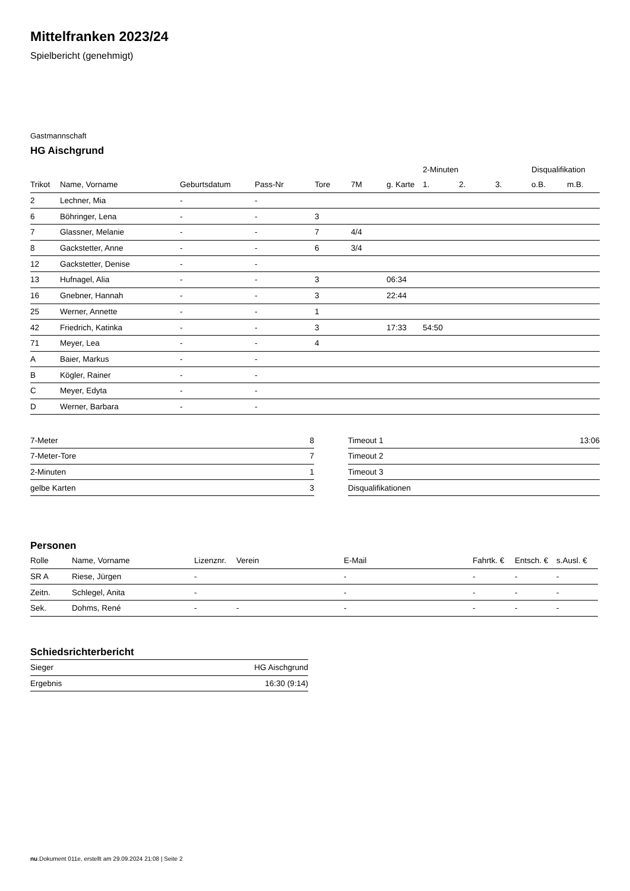Mittelfranken 2023/24
Spielbericht (genehmigt)
Gastmannschaft
HG Aischgrund
| | | | | | | | 2-Minuten | | | Disqualifikation | |
| Trikot | Name, Vorname | Geburtsdatum | Pass-Nr | Tore | 7M | g. Karte | 1. | 2. | 3. | o.B. | m.B. |
| 2 | Lechner, Mia | - | - | | | | | | | | |
| 6 | Böhringer, Lena | - | - | 3 | | | | | | | |
| 7 | Glassner, Melanie | - | - | 7 | 4/4 | | | | | | |
| 8 | Gackstetter, Anne | - | - | 6 | 3/4 | | | | | | |
| 12 | Gackstetter, Denise | - | - | | | | | | | | |
| 13 | Hufnagel, Alia | - | - | 3 | | 06:34 | | | | | |
| 16 | Gnebner, Hannah | - | - | 3 | | 22:44 | | | | | |
| 25 | Werner, Annette | - | - | 1 | | | | | | | |
| 42 | Friedrich, Katinka | - | - | 3 | | 17:33 | 54:50 | | | | |
| 71 | Meyer, Lea | - | - | 4 | | | | | | | |
| A | Baier, Markus | - | - | | | | | | | | |
| B | Kögler, Rainer | - | - | | | | | | | | |
| C | Meyer, Edyta | - | - | | | | | | | | |
| D | Werner, Barbara | - | - | | | | | | | | |
| 7-Meter | 8 |
| 7-Meter-Tore | 7 |
| 2-Minuten | 1 |
| gelbe Karten | 3 |
| Timeout 1 | 13:06 |
| Timeout 2 | |
| Timeout 3 | |
| Disqualifikationen | |
Personen
| Rolle | Name, Vorname | Lizenznr. | Verein | E-Mail | Fahrtk. € | Entsch. € | s.Ausl. € |
| --- | --- | --- | --- | --- | --- | --- | --- |
| SR A | Riese, Jürgen | - | | - | - | - | - |
| Zeitn. | Schlegel, Anita | - | | - | - | - | - |
| Sek. | Dohms, René | - | - | - | - | - | - |
Schiedsrichterbericht
| Sieger | HG Aischgrund |
| Ergebnis | 16:30 (9:14) |
nu.Dokument 011e, erstellt am 29.09.2024 21:08 | Seite 2